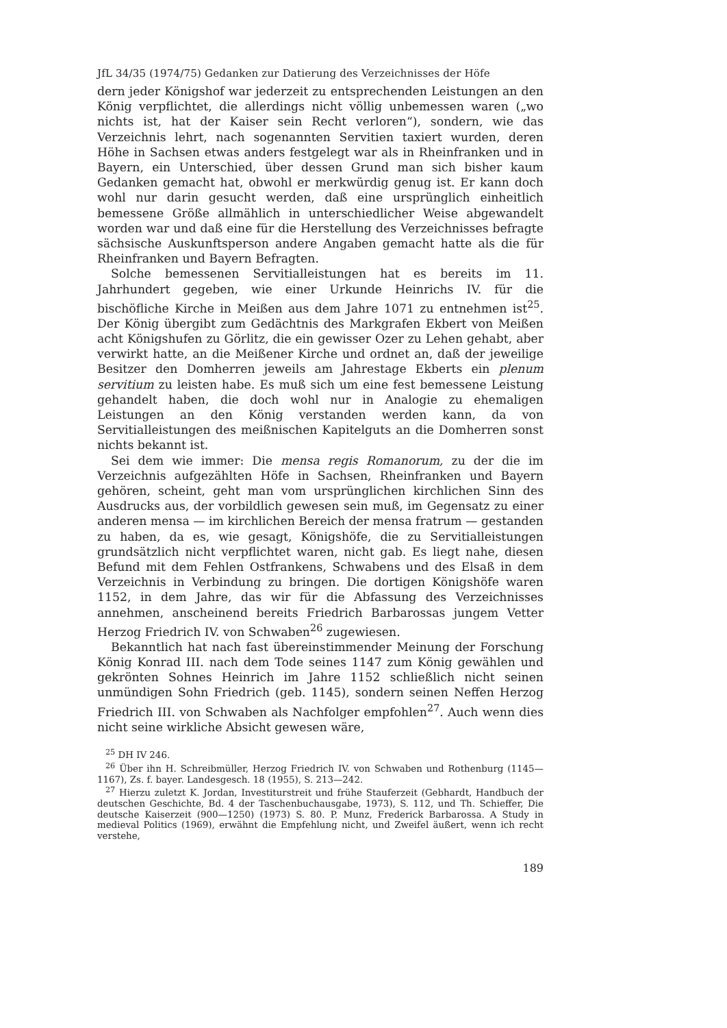JfL 34/35 (1974/75) Gedanken zur Datierung des Verzeichnisses der Höfe
dern jeder Königshof war jederzeit zu entsprechenden Leistungen an den König verpflichtet, die allerdings nicht völlig unbemessen waren („wo nichts ist, hat der Kaiser sein Recht verloren“), sondern, wie das Verzeichnis lehrt, nach sogenannten Servitien taxiert wurden, deren Höhe in Sachsen etwas anders festgelegt war als in Rheinfranken und in Bayern, ein Unterschied, über dessen Grund man sich bisher kaum Gedanken gemacht hat, obwohl er merkwürdig genug ist. Er kann doch wohl nur darin gesucht werden, daß eine ursprünglich einheitlich bemessene Größe allmählich in unterschiedlicher Weise abgewandelt worden war und daß eine für die Herstellung des Verzeichnisses befragte sächsische Auskunftsperson andere Angaben gemacht hatte als die für Rheinfranken und Bayern Befragten.
Solche bemessenen Servitialleistungen hat es bereits im 11. Jahrhundert gegeben, wie einer Urkunde Heinrichs IV. für die bischöfliche Kirche in Meißen aus dem Jahre 1071 zu entnehmen ist<sup>25</sup>. Der König übergibt zum Gedächtnis des Markgrafen Ekbert von Meißen acht Königshufen zu Görlitz, die ein gewisser Ozer zu Lehen gehabt, aber verwirkt hatte, an die Meißener Kirche und ordnet an, daß der jeweilige Besitzer den Domherren jeweils am Jahrestage Ekberts ein plenum servitium zu leisten habe. Es muß sich um eine fest bemessene Leistung gehandelt haben, die doch wohl nur in Analogie zu ehemaligen Leistungen an den König verstanden werden kann, da von Servitialleistungen des meißnischen Kapitelguts an die Domherren sonst nichts bekannt ist.
Sei dem wie immer: Die mensa regis Romanorum, zu der die im Verzeichnis aufgezählten Höfe in Sachsen, Rheinfranken und Bayern gehören, scheint, geht man vom ursprünglichen kirchlichen Sinn des Ausdrucks aus, der vorbildlich gewesen sein muß, im Gegensatz zu einer anderen mensa — im kirchlichen Bereich der mensa fratrum — gestanden zu haben, da es, wie gesagt, Königshöfe, die zu Servitialleistungen grundsätzlich nicht verpflichtet waren, nicht gab. Es liegt nahe, diesen Befund mit dem Fehlen Ostfrankens, Schwabens und des Elsaß in dem Verzeichnis in Verbindung zu bringen. Die dortigen Königshöfe waren 1152, in dem Jahre, das wir für die Abfassung des Verzeichnisses annehmen, anscheinend bereits Friedrich Barbarossas jungem Vetter Herzog Friedrich IV. von Schwaben<sup>26</sup> zugewiesen.
Bekanntlich hat nach fast übereinstimmender Meinung der Forschung König Konrad III. nach dem Tode seines 1147 zum König gewählen und gekrönten Sohnes Heinrich im Jahre 1152 schließlich nicht seinen unmündigen Sohn Friedrich (geb. 1145), sondern seinen Neffen Herzog Friedrich III. von Schwaben als Nachfolger empfohlen<sup>27</sup>. Auch wenn dies nicht seine wirkliche Absicht gewesen wäre,
<sup>25</sup> DH IV 246.
<sup>26</sup> Über ihn H. Schreibmüller, Herzog Friedrich IV. von Schwaben und Rothenburg (1145—1167), Zs. f. bayer. Landesgesch. 18 (1955), S. 213—242.
<sup>27</sup> Hierzu zuletzt K. Jordan, Investiturstreit und frühe Stauferzeit (Gebhardt, Handbuch der deutschen Geschichte, Bd. 4 der Taschenbuchausgabe, 1973), S. 112, und Th. Schieffer, Die deutsche Kaiserzeit (900—1250) (1973) S. 80. P. Munz, Frederick Barbarossa. A Study in medieval Politics (1969), erwähnt die Empfehlung nicht, und Zweifel äußert, wenn ich recht verstehe,
189